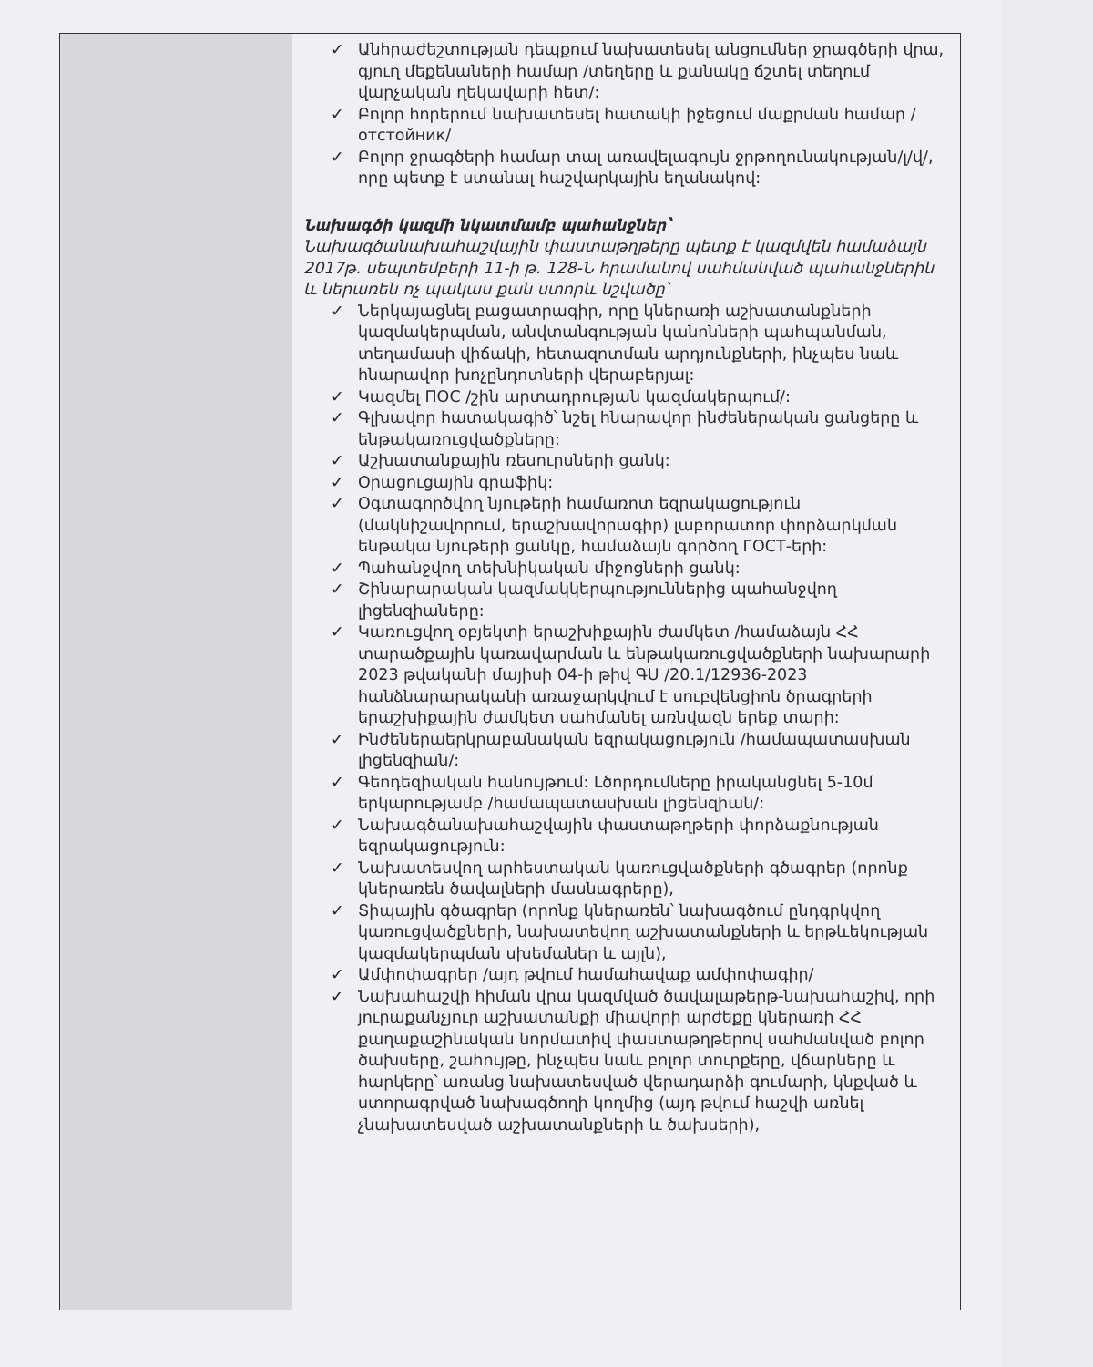| | ✓ Անհրաժեշտության դեպքում նախատեսել անցումներ ջրագծերի վրա, գյուղ մեքենաների համար /տեղերը և քանակը ճշտել տեղում վարչական ղեկավարի հետ/: ✓ Բոլոր հորերում նախատեսել հատակի իջեցում մաքրման համար /отстойник/ ✓ Բոլոր ջրագծերի համար տալ առավելագույն ջրթողունակության/լ/վ/, որը պետք է ստանալ հաշվարկային եղանակով: Նախագծի կազմի նկատմամբ պահանջներ՝ Նախագծանախահաշվային փաստաթղթերը պետք է կազմվեն համաձայն 2017թ. սեպտեմբերի 11-ի թ. 128-Ն հրամանով սահմանված պահանջներին և ներառեն ոչ պակաս քան ստորև նշվածը՝ ✓ Ներկայացնել բացատրագիր, որը կներառի աշխատանքների կազմակերպման, անվտանգության կանոնների պահպանման, տեղամասի վիճակի, հետազոտման արդյունքների, ինչպես նաև հնարավոր խոչընդոտների վերաբերյալ: ✓ Կազմել ПОС /շին արտադրության կազմակերպում/: ✓ Գլխավոր հատակագիծ՝ նշել հնարավոր ինժեներական ցանցերը և ենթակառուցվածքները: ✓ Աշխատանքային ռեսուրսների ցանկ: ✓ Օրացուցային գրաֆիկ: ✓ Օգտագործվող նյութերի համառոտ եզրակացություն (մակնիշավորում, երաշխավորագիր) լաբորատոր փորձարկման ենթակա նյութերի ցանկը, համաձայն գործող ГОСТ-երի: ✓ Պահանջվող տեխնիկական միջոցների ցանկ: ✓ Շինարարական կազմակկերպություններից պահանջվող լիցենզիաները: ✓ Կառուցվող օբյեկտի երաշխիքային ժամկետ /համաձայն ՀՀ տարածքային կառավարման և ենթակառուցվածքների նախարարի 2023 թվականի մայիսի 04-ի թիվ ԳՍ /20.1/12936-2023 հանձնարարականի առաջարկվում է սուբվենցիոն ծրագրերի երաշխիքային ժամկետ սահմանել առնվազն երեք տարի: ✓ Ինժեներաերկրաբանական եզրակացություն /համապատասխան լիցենզիան/: ✓ Գեոդեզիական հանույթում: Լծորդումները իրականցնել 5-10մ երկարությամբ /համապատասխան լիցենզիան/: ✓ Նախագծանախահաշվային փաստաթղթերի փորձաքնության եզրակացություն: ✓ Նախատեսվող արհեստական կառուցվածքների գծագրեր (որոնք կներառեն ծավալների մասնագրերը), ✓ Տիպային գծագրեր (որոնք կներառեն՝ նախագծում ընդգրկվող կառուցվածքների, նախատեվող աշխատանքների և երթևեկության կազմակերպման սխեմաներ և այլն), ✓ Ամփոփագրեր /այդ թվում համահավաք ամփոփագիր/ ✓ Նախահաշվի հիման վրա կազմված ծավալաթերթ-նախահաշիվ, որի յուրաքանչյուր աշխատանքի միավորի արժեքը կներառի ՀՀ քաղաքաշինական նորմատիվ փաստաթղթերով սահմանված բոլոր ծախսերը, շահույթը, ինչպես նաև բոլոր տուրքերը, վճարները և հարկերը՝ առանց նախատեսված վերադարձի գումարի, կնքված և ստորագրված նախագծողի կողմից (այդ թվում հաշվի առնել չնախատեսված աշխատանքների և ծախսերի), |